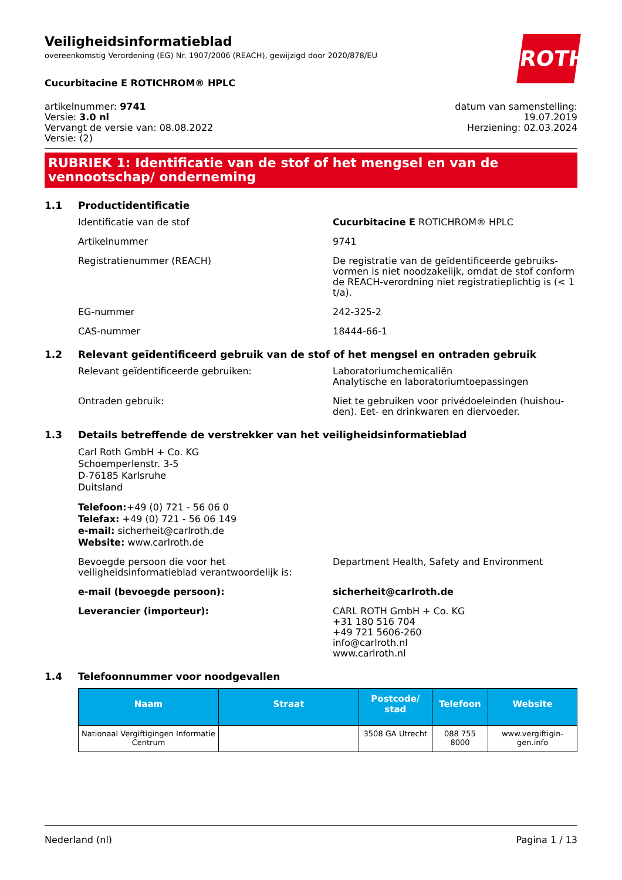Veiligheidsinformatieblad
overeenkomstig Verordening (EG) Nr. 1907/2006 (REACH), gewijzigd door 2020/878/EU
ROTH
Cucurbitacine E ROTICHROM® HPLC
artikelnummer: 9741
Versie: 3.0 nl
Vervangt de versie van: 08.08.2022
Versie: (2)
datum van samenstelling:
19.07.2019
Herziening: 02.03.2024
RUBRIEK 1: Identificatie van de stof of het mengsel en van de vennootschap/ onderneming
1.1 Productidentificatie
Identificatie van de stof Cucurbitacine E ROTICHROM® HPLC
Artikelnummer 9741
Registratienummer (REACH) De registratie van de geïdentificeerde gebruiks­vormen is niet noodzakelijk, omdat de stof con­form de REACH-verordning niet registratieplich­tig is (< 1 t/a).
EG-nummer 242-325-2
CAS-nummer 18444-66-1
1.2 Relevant geïdentificeerd gebruik van de stof of het mengsel en ontraden gebruik
Relevant geïdentificeerde gebruiken: Laboratoriumchemicaliën
Analytische en laboratoriumtoepassingen
Ontraden gebruik: Niet te gebruiken voor privédoeleinden (huishou­den). Eet- en drinkwaren en diervoeder.
1.3 Details betreffende de verstrekker van het veiligheidsinformatieblad
Carl Roth GmbH + Co. KG
Schoemperlenstr. 3-5
D-76185 Karlsruhe
Duitsland
Telefoon:+49 (0) 721 - 56 06 0
Telefax: +49 (0) 721 - 56 06 149
e-mail: sicherheit@carlroth.de
Website: www.carlroth.de
Bevoegde persoon die voor het veiligheidsinformatieblad verantwoordelijk is:
Department Health, Safety and Environment
e-mail (bevoegde persoon): sicherheit@carlroth.de
Leverancier (importeur): CARL ROTH GmbH + Co. KG
+31 180 516 704
+49 721 5606-260
info@carlroth.nl
www.carlroth.nl
1.4 Telefoonnummer voor noodgevallen
| Naam | Straat | Postcode/ stad | Telefoon | Website |
| --- | --- | --- | --- | --- |
| Nationaal Vergiftigingen Infor­matie Centrum | | 3508 GA Utrecht | 088 755 8000 | www.vergiftigin­gen.info |
Nederland (nl) Pagina 1 / 13